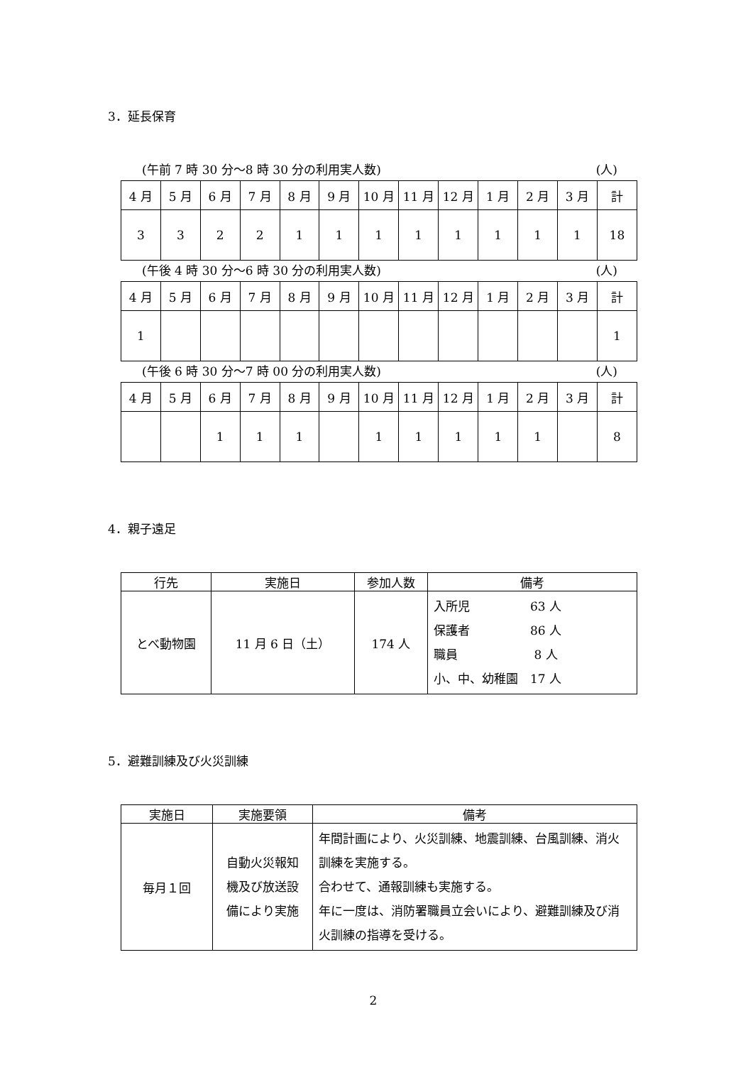3．延長保育
(午前 7 時 30 分～8 時 30 分の利用実人数) (人)
| 4 月 | 5 月 | 6 月 | 7 月 | 8 月 | 9 月 | 10 月 | 11 月 | 12 月 | 1 月 | 2 月 | 3 月 | 計 |
| --- | --- | --- | --- | --- | --- | --- | --- | --- | --- | --- | --- | --- |
| 3 | 3 | 2 | 2 | 1 | 1 | 1 | 1 | 1 | 1 | 1 | 1 | 18 |
(午後 4 時 30 分～6 時 30 分の利用実人数) (人)
| 4 月 | 5 月 | 6 月 | 7 月 | 8 月 | 9 月 | 10 月 | 11 月 | 12 月 | 1 月 | 2 月 | 3 月 | 計 |
| --- | --- | --- | --- | --- | --- | --- | --- | --- | --- | --- | --- | --- |
| 1 | | | | | | | | | | | | 1 |
(午後 6 時 30 分～7 時 00 分の利用実人数) (人)
| 4 月 | 5 月 | 6 月 | 7 月 | 8 月 | 9 月 | 10 月 | 11 月 | 12 月 | 1 月 | 2 月 | 3 月 | 計 |
| --- | --- | --- | --- | --- | --- | --- | --- | --- | --- | --- | --- | --- |
| | | 1 | 1 | 1 | | 1 | 1 | 1 | 1 | 1 | | 8 |
4．親子遠足
| 行先 | 実施日 | 参加人数 | 備考 |
| --- | --- | --- | --- |
| とべ動物園 | 11 月 6 日（土） | 174 人 | 入所児 63 人 保護者 86 人 職員 8 人 小、中、幼稚園 17 人 |
5．避難訓練及び火災訓練
| 実施日 | 実施要領 | 備考 |
| --- | --- | --- |
| 毎月１回 | 自動火災報知 機及び放送設 備により実施 | 年間計画により、火災訓練、地震訓練、台風訓練、消火訓練を実施する。 合わせて、通報訓練も実施する。 年に一度は、消防署職員立会いにより、避難訓練及び消火訓練の指導を受ける。 |
2